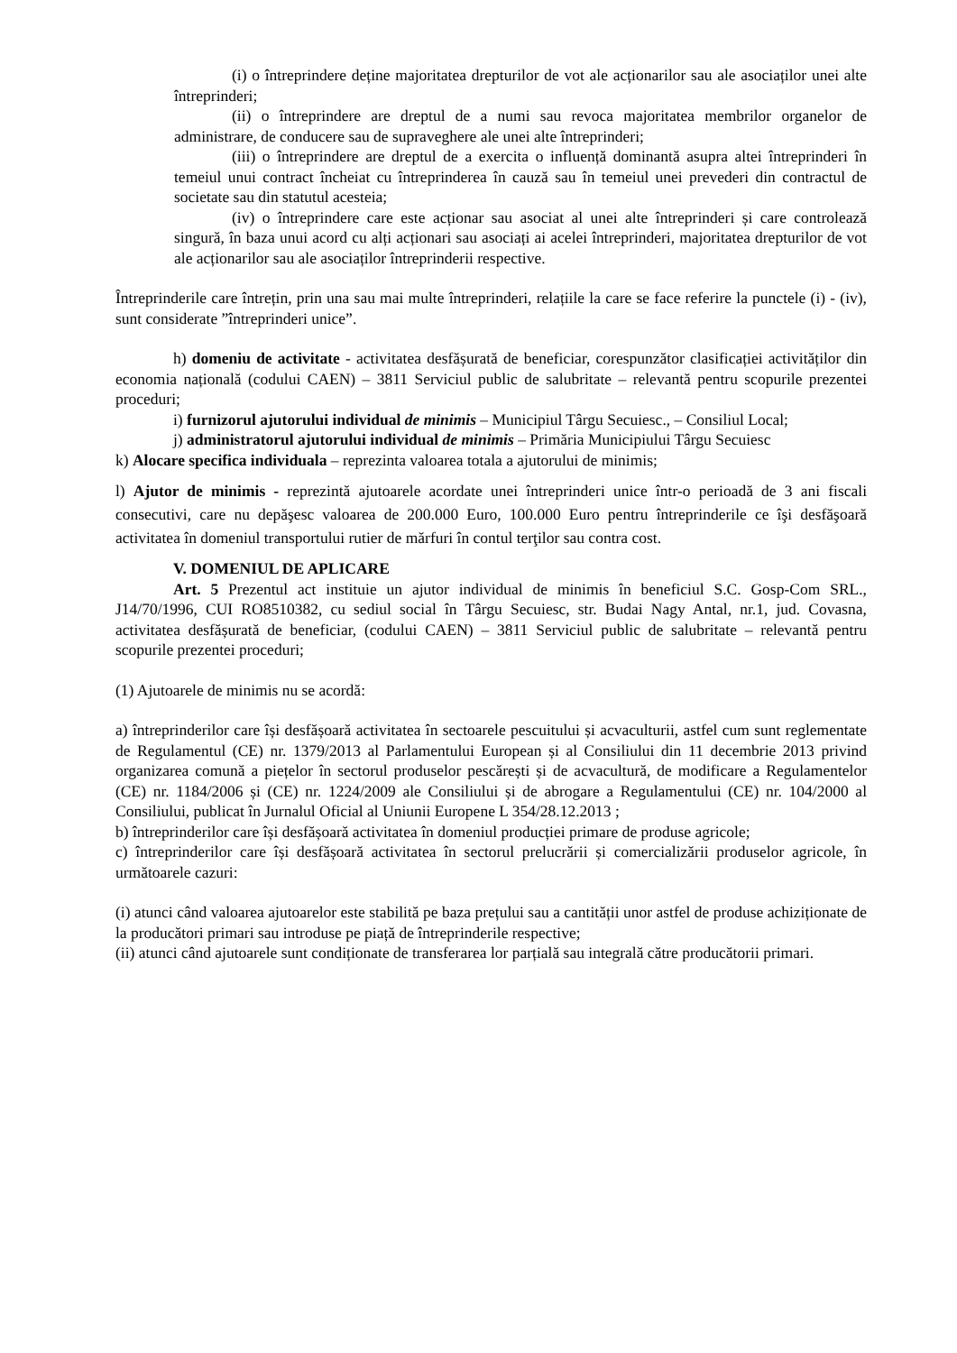(i) o întreprindere deține majoritatea drepturilor de vot ale acționarilor sau ale asociaților unei alte întreprinderi;
(ii) o întreprindere are dreptul de a numi sau revoca majoritatea membrilor organelor de administrare, de conducere sau de supraveghere ale unei alte întreprinderi;
(iii) o întreprindere are dreptul de a exercita o influență dominantă asupra altei întreprinderi în temeiul unui contract încheiat cu întreprinderea în cauză sau în temeiul unei prevederi din contractul de societate sau din statutul acesteia;
(iv) o întreprindere care este acționar sau asociat al unei alte întreprinderi și care controlează singură, în baza unui acord cu alți acționari sau asociați ai acelei întreprinderi, majoritatea drepturilor de vot ale acționarilor sau ale asociaților întreprinderii respective.
Întreprinderile care întrețin, prin una sau mai multe întreprinderi, relațiile la care se face referire la punctele (i) - (iv), sunt considerate ”întreprinderi unice”.
h) domeniu de activitate - activitatea desfășurată de beneficiar, corespunzător clasificației activităților din economia națională (codului CAEN) – 3811 Serviciul public de salubritate – relevantă pentru scopurile prezentei proceduri;
i) furnizorul ajutorului individual de minimis – Municipiul Târgu Secuiesc., – Consiliul Local;
j) administratorul ajutorului individual de minimis – Primăria Municipiului Târgu Secuiesc
k) Alocare specifica individuala – reprezinta valoarea totala a ajutorului de minimis;
l) Ajutor de minimis - reprezintă ajutoarele acordate unei întreprinderi unice într-o perioadă de 3 ani fiscali consecutivi, care nu depăşesc valoarea de 200.000 Euro, 100.000 Euro pentru întreprinderile ce îşi desfăşoară activitatea în domeniul transportului rutier de mărfuri în contul terţilor sau contra cost.
V. DOMENIUL DE APLICARE
Art. 5 Prezentul act instituie un ajutor individual de minimis în beneficiul S.C. Gosp-Com SRL., J14/70/1996, CUI RO8510382, cu sediul social în Târgu Secuiesc, str. Budai Nagy Antal, nr.1, jud. Covasna, activitatea desfășurată de beneficiar, (codului CAEN) – 3811 Serviciul public de salubritate – relevantă pentru scopurile prezentei proceduri;
(1) Ajutoarele de minimis nu se acordă:
a) întreprinderilor care își desfășoară activitatea în sectoarele pescuitului și acvaculturii, astfel cum sunt reglementate de Regulamentul (CE) nr. 1379/2013 al Parlamentului European și al Consiliului din 11 decembrie 2013 privind organizarea comună a piețelor în sectorul produselor pescărești și de acvacultură, de modificare a Regulamentelor (CE) nr. 1184/2006 și (CE) nr. 1224/2009 ale Consiliului și de abrogare a Regulamentului (CE) nr. 104/2000 al Consiliului, publicat în Jurnalul Oficial al Uniunii Europene L 354/28.12.2013 ;
b) întreprinderilor care își desfășoară activitatea în domeniul producției primare de produse agricole;
c) întreprinderilor care își desfășoară activitatea în sectorul prelucrării și comercializării produselor agricole, în următoarele cazuri:
(i) atunci când valoarea ajutoarelor este stabilită pe baza prețului sau a cantității unor astfel de produse achiziționate de la producători primari sau introduse pe piață de întreprinderile respective;
(ii) atunci când ajutoarele sunt condiționate de transferarea lor parțială sau integrală către producătorii primari.